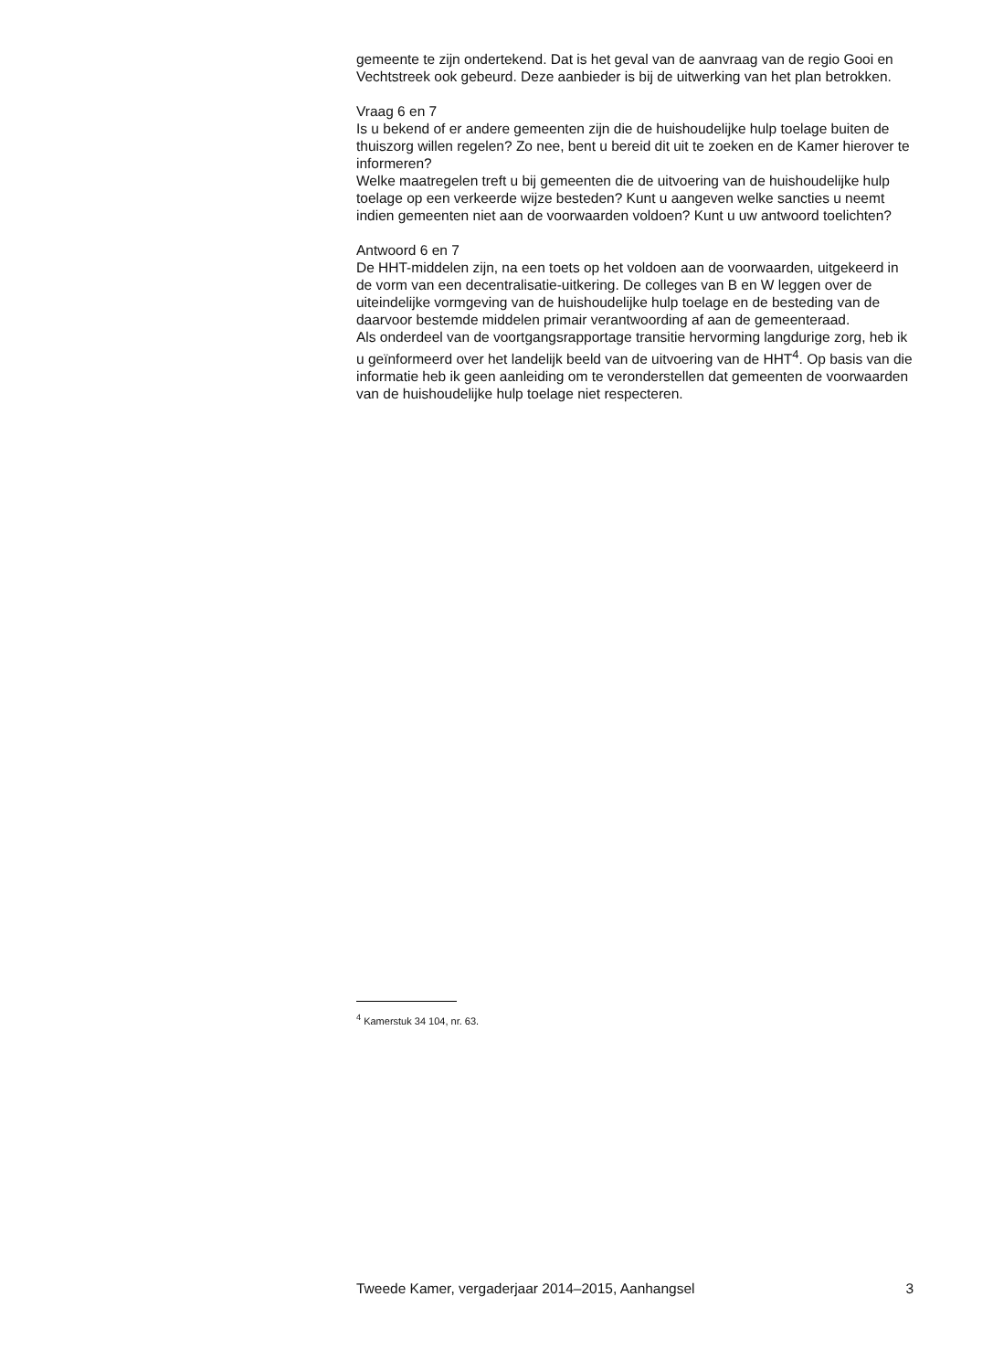gemeente te zijn ondertekend. Dat is het geval van de aanvraag van de regio Gooi en Vechtstreek ook gebeurd. Deze aanbieder is bij de uitwerking van het plan betrokken.
Vraag 6 en 7
Is u bekend of er andere gemeenten zijn die de huishoudelijke hulp toelage buiten de thuiszorg willen regelen? Zo nee, bent u bereid dit uit te zoeken en de Kamer hierover te informeren?
Welke maatregelen treft u bij gemeenten die de uitvoering van de huishoudelijke hulp toelage op een verkeerde wijze besteden? Kunt u aangeven welke sancties u neemt indien gemeenten niet aan de voorwaarden voldoen? Kunt u uw antwoord toelichten?
Antwoord 6 en 7
De HHT-middelen zijn, na een toets op het voldoen aan de voorwaarden, uitgekeerd in de vorm van een decentralisatie-uitkering. De colleges van B en W leggen over de uiteindelijke vormgeving van de huishoudelijke hulp toelage en de besteding van de daarvoor bestemde middelen primair verantwoording af aan de gemeenteraad.
Als onderdeel van de voortgangsrapportage transitie hervorming langdurige zorg, heb ik u geïnformeerd over het landelijk beeld van de uitvoering van de HHT<sup>4</sup>. Op basis van die informatie heb ik geen aanleiding om te veronderstellen dat gemeenten de voorwaarden van de huishoudelijke hulp toelage niet respecteren.
<sup>4</sup> Kamerstuk 34 104, nr. 63.
Tweede Kamer, vergaderjaar 2014–2015, Aanhangsel 3